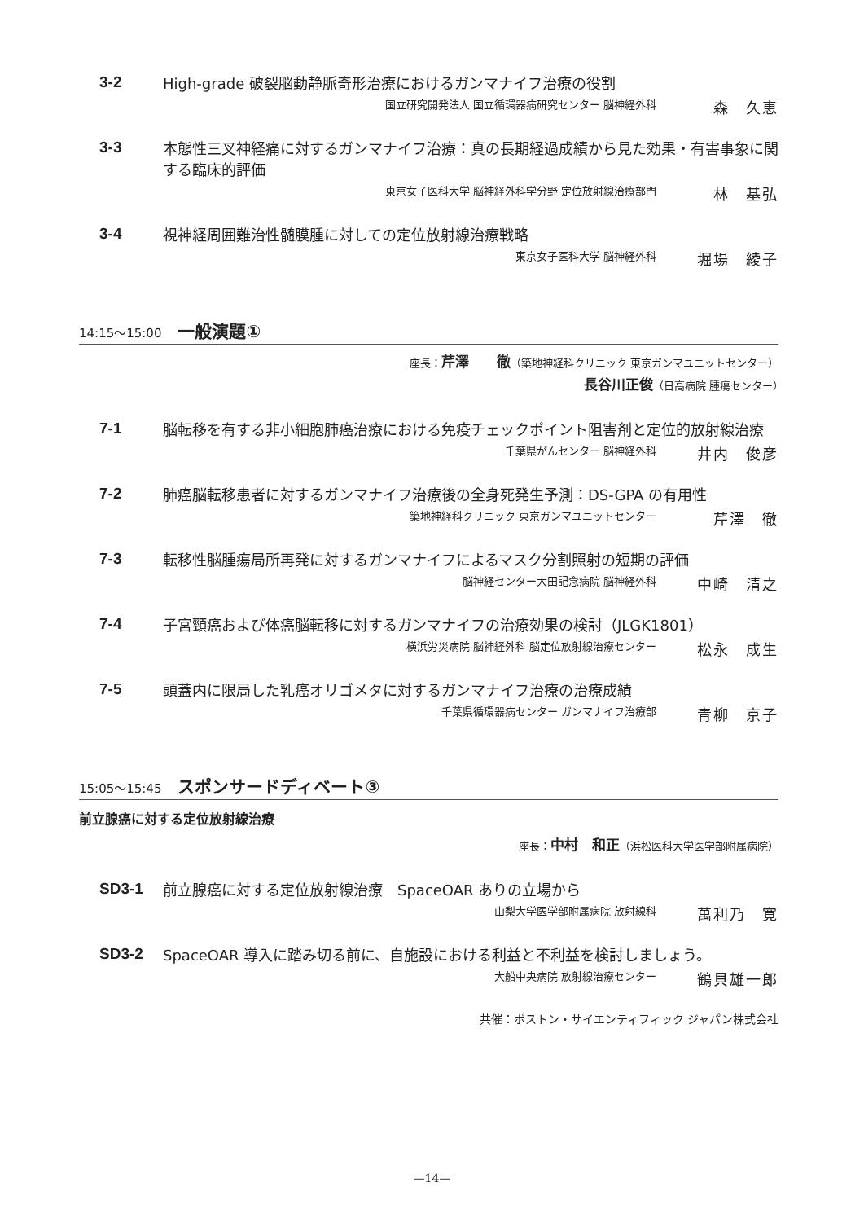3-2
High-grade 破裂脳動静脈奇形治療におけるガンマナイフ治療の役割
国立研究開発法人 国立循環器病研究センター 脳神経外科 森　久恵
3-3
本態性三叉神経痛に対するガンマナイフ治療：真の長期経過成績から見た効果・有害事象に関する臨床的評価
東京女子医科大学 脳神経外科学分野 定位放射線治療部門 林　基弘
3-4
視神経周囲難治性髄膜腫に対しての定位放射線治療戦略
東京女子医科大学 脳神経外科 堀場　綾子
14:15～15:00 一般演題①
座長：芹澤　　徹（築地神経科クリニック 東京ガンマユニットセンター）
長谷川正俊（日高病院 腫瘍センター）　　　　　　　　　　　　　　　　
7-1
脳転移を有する非小細胞肺癌治療における免疫チェックポイント阻害剤と定位的放射線治療
千葉県がんセンター 脳神経外科 井内　俊彦
7-2
肺癌脳転移患者に対するガンマナイフ治療後の全身死発生予測：DS-GPA の有用性
築地神経科クリニック 東京ガンマユニットセンター 芹澤　徹
7-3
転移性脳腫瘍局所再発に対するガンマナイフによるマスク分割照射の短期の評価
脳神経センター大田記念病院 脳神経外科 中崎　清之
7-4
子宮頸癌および体癌脳転移に対するガンマナイフの治療効果の検討（JLGK1801）
横浜労災病院 脳神経外科 脳定位放射線治療センター 松永　成生
7-5
頭蓋内に限局した乳癌オリゴメタに対するガンマナイフ治療の治療成績
千葉県循環器病センター ガンマナイフ治療部 青柳　京子
15:05～15:45 スポンサードディベート③
前立腺癌に対する定位放射線治療
座長：中村　和正（浜松医科大学医学部附属病院）
SD3-1
前立腺癌に対する定位放射線治療　SpaceOAR ありの立場から
山梨大学医学部附属病院 放射線科 萬利乃　寛
SD3-2
SpaceOAR 導入に踏み切る前に、自施設における利益と不利益を検討しましょう。
大船中央病院 放射線治療センター 鶴貝雄一郎
共催：ボストン・サイエンティフィック ジャパン株式会社
—14—